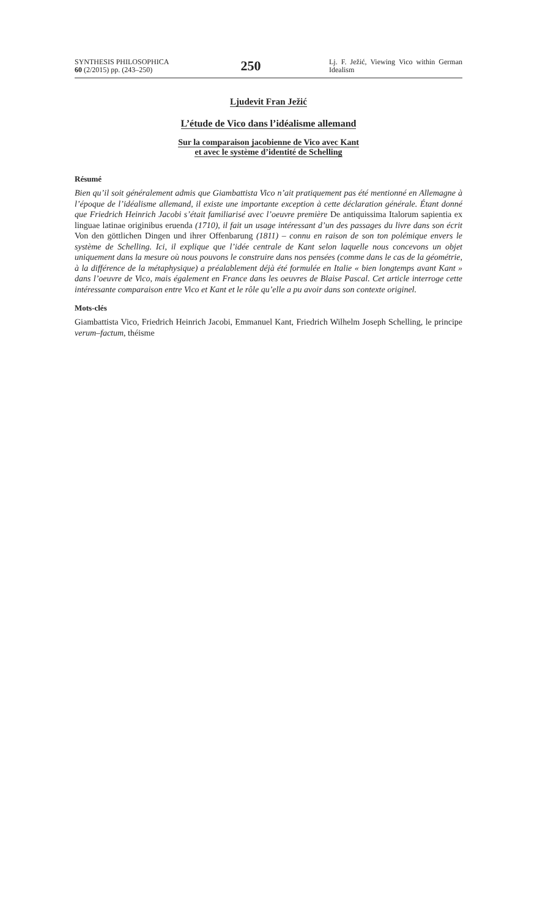SYNTHESIS PHILOSOPHICA
60 (2/2015) pp. (243–250)
250
Lj. F. Ježić, Viewing Vico within German Idealism
Ljudevit Fran Ježić
L’étude de Vico dans l’idéalisme allemand
Sur la comparaison jacobienne de Vico avec Kant
et avec le système d’identité de Schelling
Résumé
Bien qu’il soit généralement admis que Giambattista Vico n’ait pratiquement pas été mentionné en Allemagne à l’époque de l’idéalisme allemand, il existe une importante exception à cette déclaration générale. Étant donné que Friedrich Heinrich Jacobi s’était familiarisé avec l’oeuvre première De antiquissima Italorum sapientia ex linguae latinae originibus eruenda (1710), il fait un usage intéressant d’un des passages du livre dans son écrit Von den göttlichen Dingen und ihrer Offenbarung (1811) – connu en raison de son ton polémique envers le système de Schelling. Ici, il explique que l’idée centrale de Kant selon laquelle nous concevons un objet uniquement dans la mesure où nous pouvons le construire dans nos pensées (comme dans le cas de la géométrie, à la différence de la métaphysique) a préalablement déjà été formulée en Italie « bien longtemps avant Kant » dans l’oeuvre de Vico, mais également en France dans les oeuvres de Blaise Pascal. Cet article interroge cette intéressante comparaison entre Vico et Kant et le rôle qu’elle a pu avoir dans son contexte originel.
Mots-clés
Giambattista Vico, Friedrich Heinrich Jacobi, Emmanuel Kant, Friedrich Wilhelm Joseph Schelling, le principe verum–factum, théisme